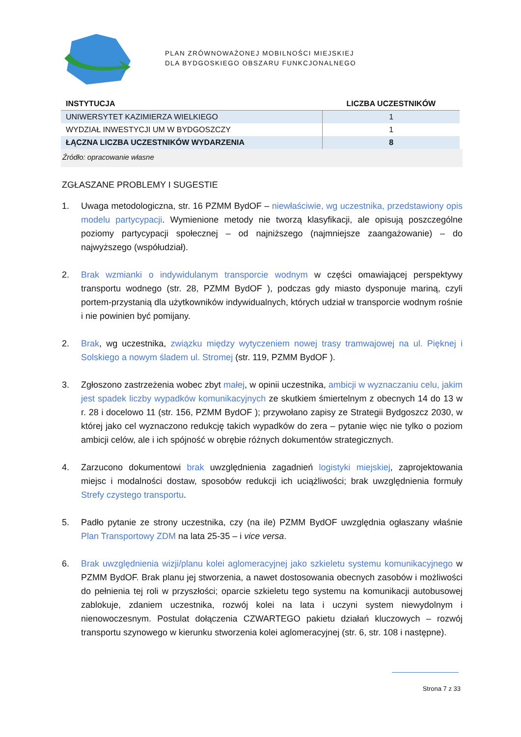PLAN ZRÓWNOWAŻONEJ MOBILNOŚCI MIEJSKIEJ
DLA BYDGOSKIEGO OBSZARU FUNKCJONALNEGO
| INSTYTUCJA | LICZBA UCZESTNIKÓW |
| --- | --- |
| UNIWERSYTET KAZIMIERZA WIELKIEGO | 1 |
| WYDZIAŁ INWESTYCJI UM W BYDGOSZCZY | 1 |
| ŁĄCZNA LICZBA UCZESTNIKÓW WYDARZENIA | 8 |
Źródło: opracowanie własne
ZGŁASZANE PROBLEMY I SUGESTIE
1. Uwaga metodologiczna, str. 16 PZMM BydOF – niewłaściwie, wg uczestnika, przedstawiony opis modelu partycypacji. Wymienione metody nie tworzą klasyfikacji, ale opisują poszczególne poziomy partycypacji społecznej – od najniższego (najmniejsze zaangażowanie) – do najwyższego (współudział).
2. Brak wzmianki o indywidulanym transporcie wodnym w części omawiającej perspektywy transportu wodnego (str. 28, PZMM BydOF ), podczas gdy miasto dysponuje mariną, czyli portem-przystanią dla użytkowników indywidualnych, których udział w transporcie wodnym rośnie i nie powinien być pomijany.
2. Brak, wg uczestnika, związku między wytyczeniem nowej trasy tramwajowej na ul. Pięknej i Solskiego a nowym śladem ul. Stromej (str. 119, PZMM BydOF ).
3. Zgłoszono zastrzeżenia wobec zbyt małej, w opinii uczestnika, ambicji w wyznaczaniu celu, jakim jest spadek liczby wypadków komunikacyjnych ze skutkiem śmiertelnym z obecnych 14 do 13 w r. 28 i docelowo 11 (str. 156, PZMM BydOF ); przywołano zapisy ze Strategii Bydgoszcz 2030, w której jako cel wyznaczono redukcję takich wypadków do zera – pytanie więc nie tylko o poziom ambicji celów, ale i ich spójność w obrębie różnych dokumentów strategicznych.
4. Zarzucono dokumentowi brak uwzględnienia zagadnień logistyki miejskiej, zaprojektowania miejsc i modalności dostaw, sposobów redukcji ich uciążliwości; brak uwzględnienia formuły Strefy czystego transportu.
5. Padło pytanie ze strony uczestnika, czy (na ile) PZMM BydOF uwzględnia ogłaszany właśnie Plan Transportowy ZDM na lata 25-35 – i vice versa.
6. Brak uwzględnienia wizji/planu kolei aglomeracyjnej jako szkieletu systemu komunikacyjnego w PZMM BydOF. Brak planu jej stworzenia, a nawet dostosowania obecnych zasobów i możliwości do pełnienia tej roli w przyszłości; oparcie szkieletu tego systemu na komunikacji autobusowej zablokuje, zdaniem uczestnika, rozwój kolei na lata i uczyni system niewydolnym i nienowoczesnym. Postulat dołączenia CZWARTEGO pakietu działań kluczowych – rozwój transportu szynowego w kierunku stworzenia kolei aglomeracyjnej (str. 6, str. 108 i następne).
Strona 7 z 33